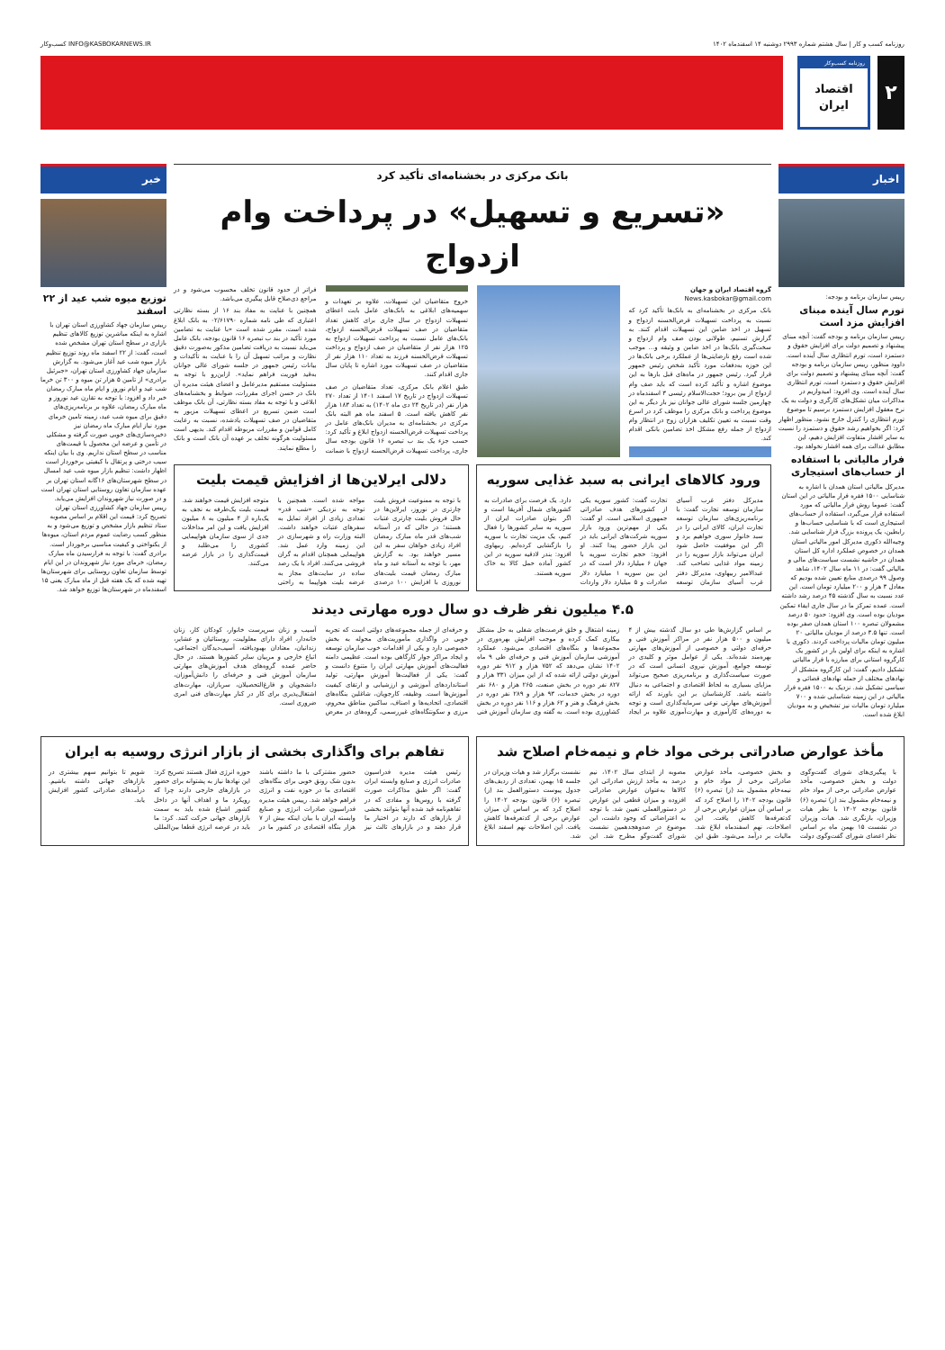روزنامه کسب و کار | سال هشتم شماره ۲۹۹۳ دوشنبه ۱۴ اسفندماه ۱۴۰۲ INFO@KASBOKARNEWS.IR کسب‌و‌کار
۲
روزنامه کسب‌وکار
اقتصاد
ایران
اخبار
رییس سازمان برنامه و بودجه:
تورم سال آینده مبنای افزایش مزد است
رییس سازمان برنامه و بودجه گفت: آنچه مبنای پیشنهاد و تصمیم دولت برای افزایش حقوق و دستمزد است، تورم انتظاری سال آینده است. داوود منظور، رییس سازمان برنامه و بودجه گفت: آنچه مبنای پیشنهاد و تصمیم دولت برای افزایش حقوق و دستمزد است، تورم انتظاری سال آینده است. وی افزود: امیدواریم در مذاکرات میان تشکل‌های کارگری و دولت به یک نرخ معقول افزایش دستمزد برسیم تا موضوع تورم انتظاری را کنترل خارج نشود. منظور اظهار کرد: اگر بخواهیم رشد حقوق و دستمزد را نسبت به سایر اقشار متفاوت افزایش دهیم، این مطابق عدالت برای همه اقشار نخواهد بود.
فرار مالیاتی با استفاده از حساب‌های استیجاری
مدیرکل مالیاتی استان همدان با اشاره به شناسایی ۱۵۰۰ فقره فرار مالیاتی در این استان گفت: عموما روش فرار مالیاتی که مورد استفاده قرار می‌گیرد، استفاده از حساب‌های استیجاری است که با شناسایی حساب‌ها و رابطین، یک پرونده بزرگ فرار شناسایی شد. وجیه‌الله ذکوری مدیرکل امور مالیاتی استان همدان در خصوص عملکرد اداره کل استان همدان در حاشیه نشست سیاست‌های مالی و مالیاتی گفت: در ۱۱ ماه سال ۱۴۰۲، شاهد وصول ۹۹ درصدی منابع تعیین شده بودیم که معادل ۳ هزار و ۲۰۰ میلیارد تومان است. این عدد نسبت به سال گذشته ۴۵ درصد رشد داشته است. عمده تمرکز ما در سال جاری ایفاء تمکین مودیان بوده است. وی افزود: حدود ۵۰ درصد مشمولان تبصره ۱۰۰ استان همدان صفر بوده است. تنها ۳.۵ درصد از مودیان مالیاتی ۲۰ میلیون تومان مالیات پرداخت کردند. ذکوری با اشاره به اینکه برای اولین بار در کشور یک کارگروه استانی برای مبارزه با فرار مالیاتی تشکیل دادیم، گفت: این کارگروه متشکل از نهادهای مختلف از جمله نهادهای قضائی و سیاسی تشکیل شد. نزدیک به ۱۵۰۰ فقره فرار مالیاتی در این زمینه شناسایی شده و ۷۰۰ میلیارد تومان مالیات نیز تشخیص و به مودیان ابلاغ شده است.
بانک مرکزی در بخشنامه‌ای تأکید کرد
«تسریع و تسهیل» در پرداخت وام ازدواج
گروه اقتصاد ایران و جهان
News.kasbokar@gmail.com
بانک مرکزی در بخشنامه‌ای به بانک‌ها تأکید کرد که نسبت به پرداخت تسهیلات قرض‌الحسنه ازدواج و تسهیل در اخذ ضامن این تسهیلات اقدام کنند. به گزارش تسنیم، طولانی بودن صف وام ازدواج و سخت‌گیری بانک‌ها در اخذ ضامن و وثیقه و... موجب شده است رفع نارضایتی‌ها از عملکرد برخی بانک‌ها در این حوزه به‌دفعات مورد تأکید شخص رئیس جمهور قرار گیرد. رئیس جمهور در ماه‌های قبل بارها به این موضوع اشاره و تأکید کرده است که باید صف وام ازدواج از بین برود؛ حجت‌الاسلام رئیسی ۳ اسفندماه در چهارمین جلسه شورای عالی جوانان نیز بار دیگر به این موضوع پرداخت و بانک مرکزی را موظف کرد در اسرع وقت نسبت به تعیین تکلیف هزاران زوج در انتظار وام ازدواج از جمله رفع مشکل اخذ تضامین بانکی اقدام کند.
خروج متقاضیان این تسهیلات، علاوه بر تعهدات و سهمیه‌های ابلاغی به بانک‌های عامل بابت اعطای تسهیلات ازدواج در سال جاری برای کاهش تعداد متقاضیان در صف تسهیلات قرض‌الحسنه ازدواج، بانک‌های عامل نسبت به پرداخت تسهیلات ازدواج به ۱۲۵ هزار نفر از متقاضیان در صف ازدواج و پرداخت تسهیلات قرض‌الحسنه فرزند به تعداد ۱۱۰ هزار نفر از متقاضیان در صف تسهیلات مورد اشاره تا پایان سال جاری اقدام کنند.
طبق اعلام بانک مرکزی، تعداد متقاضیان در صف تسهیلات ازدواج در تاریخ ۱۷ اسفند ۱۴۰۱ از تعداد ۲۷۰ هزار نفر (در تاریخ ۲۴ دی ماه ۱۴۰۲) به تعداد ۱۸۳ هزار نفر کاهش یافته است. ۵ اسفند ماه هم البته بانک مرکزی در بخشنامه‌ای به مدیران بانک‌های عامل در پرداخت تسهیلات قرض‌الحسنه ازدواج ابلاغ و تأکید کرد: حسب جزء یک بند ب تبصره ۱۶ قانون بودجه سال جاری، پرداخت تسهیلات قرض‌الحسنه ازدواج با ضمانت فراتر از حدود قانون تخلف محسوب می‌شود و در مراجع ذی‌صلاح قابل پیگیری می‌باشد.
همچنین با عنایت به مفاد بند ۱۶ از بسته نظارتی اعتباری که طی نامه شماره ۰۲/۶۱۷۹۰ به بانک ابلاغ شده است، مقرر شده است «با عنایت به تضامین مورد تأکید در بند ب تبصره ۱۶ قانون بودجه، بانک عامل می‌باید نسبت به دریافت تضامین مذکور به‌صورت دقیق نظارت و مراتب تسهیل آن را با عنایت به تأکیدات و بیانات رئیس جمهور در جلسه شورای عالی جوانان به‌قید فوریت فراهم نماید». ازاین‌رو با توجه به مسئولیت مستقیم مدیرعامل و اعضای هیئت مدیره آن بانک در حسن اجرای مقررات، ضوابط و بخشنامه‌های ابلاغی و با توجه به مفاد بسته نظارتی، آن بانک موظف است ضمن تسریع در اعطای تسهیلات مزبور به متقاضیان در صف تسهیلات یادشده، نسبت به رعایت کامل قوانین و مقررات مربوطه اقدام کند. بدیهی است مسئولیت هرگونه تخلف بر عهده آن بانک است و بانک را مطلع نمایند.
ورود کالاهای ایرانی به سبد غذایی سوریه
مدیرکل دفتر غرب آسیای سازمان توسعه تجارت گفت: با برنامه‌ریزی‌های سازمان توسعه تجارت ایران، کالای ایرانی را در سبد خانوار سوری خواهیم برد و اگر این موفقیت حاصل شود ایران می‌تواند بازار سوریه را در زمینه مواد غذایی تصاحب کند. عبدالامیر ربیهاوی، مدیرکل دفتر غرب آسیای سازمان توسعه تجارت گفت: کشور سوریه یکی از کشورهای هدف صادراتی جمهوری اسلامی است. او گفت: یکی از مهم‌ترین ورود بازار سوریه شرکت‌های ایرانی باید در این بازار حضور پیدا کنند. او افزود: حجم تجارت سوریه با جهان ۶ میلیارد دلار است که در این بین سوریه ۱ میلیارد دلار صادرات و ۵ میلیارد دلار واردات دارد. یک فرصت برای صادرات به کشورهای شمال آفریقا است و اگر بتوان صادرات ایران از سوریه به سایر کشورها را فعال کنیم، یک مزیت تجارت با سوریه را بازگشایی کرده‌ایم. ربیهاوی افزود: بندر لاذقیه سوریه در این کشور آماده حمل کالا به خاک سوریه هستند.
دلالی ایرلاین‌ها از افزایش قیمت بلیت
با توجه به ممنوعیت فروش بلیت چارتری در نوروز، ایرلاین‌ها در حال فروش بلیت چارتری عتبات هستند؛ در حالی که در آستانه شب‌های قدر ماه مبارک رمضان افراد زیادی خواهان سفر به این مسیر خواهند بود. به گزارش مهر، با توجه به آستانه عید و ماه مبارک رمضان قیمت بلیت‌های نوروزی با افزایش ۱۰۰ درصدی مواجه شده است. همچنین با توجه به نزدیکی «شب قدر» تعدادی زیادی از افراد تمایل به سفرهای عتبات خواهند داشت. البته وزارت راه و شهرسازی در این زمینه وارد عمل شد. هواپیمایی همچنان اقدام به گران فروشی می‌کنند. افراد با یک رصد ساده در سایت‌های مجاز به عرضه بلیت هواپیما به راحتی متوجه افزایش قیمت خواهند شد. قیمت بلیت یک‌طرفه به نجف به یک‌باره از ۴ میلیون به ۸ میلیون افزایش یافت و این امر مداخلات جدی از سوی سازمان هواپیمایی کشوری را می‌طلبد و قیمت‌گذاری را در بازار عرضه می‌کنند.
۴.۵ میلیون نفر ظرف دو سال دوره مهارتی دیدند
بر اساس گزارش‌ها طی دو سال گذشته بیش از ۴ میلیون و ۵۰۰ هزار نفر در مراکز آموزش فنی و حرفه‌ای دولتی و خصوصی از آموزش‌های مهارتی بهره‌مند شده‌اند. یکی از عوامل موثر و کلیدی در توسعه جوامع، آموزش نیروی انسانی است که در صورت سیاست‌گذاری و برنامه‌ریزی صحیح می‌تواند مزایای بسیاری به لحاظ اقتصادی و اجتماعی به دنبال داشته باشد. کارشناسان بر این باورند که ارائه آموزش‌های مهارتی نوعی سرمایه‌گذاری است و توجه به دوره‌های کارآموزی و مهارت‌آموزی علاوه بر ایجاد زمینه اشتغال و خلق فرصت‌های شغلی به حل مشکل بیکاری کمک کرده و موجب افزایش بهره‌وری در مجموعه‌ها و بنگاه‌های اقتصادی می‌شود. عملکرد آموزشی سازمان آموزش فنی و حرفه‌ای طی ۹ ماه ۱۴۰۲ نشان می‌دهد که ۷۵۲ هزار و ۹۱۲ نفر دوره آموزش دولتی ارائه شده که از این میزان ۳۳۱ هزار و ۸۲۷ نفر دوره در بخش صنعت، ۲۶۵ هزار و ۶۸۰ نفر دوره در بخش خدمات، ۹۳ هزار و ۲۸۹ نفر دوره در بخش فرهنگ و هنر و ۶۲ هزار و ۱۱۶ نفر دوره در بخش کشاورزی بوده است. به گفته وی سازمان آموزش فنی و حرفه‌ای از جمله مجموعه‌های دولتی است که تجربه خوبی در واگذاری مأموریت‌های محوله به بخش خصوصی دارد و یکی از اقدامات خوب سازمان توسعه و ایجاد مراکز جوار کارگاهی بوده است. عظیمی دامنه فعالیت‌های آموزش مهارتی ایران را متنوع دانست و گفت: یکی از فعالیت‌ها آموزش مهارتی، تولید استانداردهای آموزشی و ارزشیابی و ارتقای کیفیت آموزش‌ها است. وظیفه، کارجویان، شاغلین بنگاه‌های اقتصادی، اتحادیه‌ها و اصناف، ساکنین مناطق محروم، مرزی و سکونتگاه‌های غیررسمی، گروه‌های در معرض آسیب و زنان سرپرست خانوار، کودکان کار، زنان خانه‌دار، افراد دارای معلولیت، روستائیان و عشایر، زندانیان، معتادان بهبودیافته، آسیب‌دیدگان اجتماعی، اتباع خارجی و مربیان سایر کشورها هستند. در حال حاضر عمده گروه‌های هدف آموزش‌های مهارتی سازمان آموزش فنی و حرفه‌ای را دانش‌آموزان، دانشجویان و فارغ‌التحصیلان، سربازان، مهارت‌های اشتغال‌پذیری برای کار در کنار مهارت‌های فنی امری ضروری است.
خبر
توزیع میوه شب عید از ۲۲ اسفند
رییس سازمان جهاد کشاورزی استان تهران با اشاره به اینکه مباشرین توزیع کالاهای تنظیم بازاری در سطح استان تهران مشخص شده است، گفت: از ۲۲ اسفند ماه روند توزیع تنظیم بازار میوه شب عید آغاز می‌شود. به گزارش سازمان جهاد کشاورزی استان تهران، «جبرئیل برادری» از تامین ۵ هزار تن میوه و ۳۰۰ تن خرما شب عید و ایام نوروز و ایام ماه مبارک رمضان خبر داد و افزود: با توجه به تقارن عید نوروز و ماه مبارک رمضان، علاوه بر برنامه‌ریزی‌های دقیق برای میوه شب عید، زمینه تامین خرمای مورد نیاز ایام مبارک ماه رمضان نیز ذخیره‌سازی‌های خوبی صورت گرفته و مشکلی در تأمین و عرضه این محصول با قیمت‌های مناسب در سطح استان نداریم. وی با بیان اینکه سیب درختی و پرتقال با کیفیتی برخوردار است اظهار داشت: تنظیم بازار میوه شب عید امسال در سطح شهرستان‌های ۱۶گانه استان تهران بر عهده سازمان تعاون روستایی استان تهران است و در صورت نیاز شهروندان افزایش می‌یابد. رییس سازمان جهاد کشاورزی استان تهران تصریح کرد: قیمت این اقلام بر اساس مصوبه ستاد تنظیم بازار مشخص و توزیع می‌شود و به منظور کسب رضایت عموم مردم استان، میوه‌ها از یکنواختی و کیفیت مناسبی برخوردار است. برادری گفت: با توجه به فرارسیدن ماه مبارک رمضان، خرمای مورد نیاز شهروندان در این ایام توسط سازمان تعاون روستایی برای شهرستان‌ها تهیه شده که یک هفته قبل از ماه مبارک یعنی ۱۵ اسفندماه در شهرستان‌ها توزیع خواهد شد.
مأخذ عوارض صادراتی برخی مواد خام و نیمه‌خام اصلاح شد
با پیگیری‌های شورای گفت‌وگوی دولت و بخش خصوصی، مأخذ عوارض صادراتی برخی از مواد خام و نیمه‌خام مشمول بند (ز) تبصره (۶) قانون بودجه ۱۴۰۲ با نظر هیات وزیران، بازنگری شد. هیات وزیران در نشست ۱۵ بهمن ماه بر اساس نظر اعضای شورای گفت‌وگوی دولت و بخش خصوصی، مأخذ عوارض صادراتی برخی از مواد خام و نیمه‌خام مشمول بند (ز) تبصره (۶) قانون بودجه ۱۴۰۲ را اصلاح کرد که بر اساس آن میزان عوارض برخی از کدتعرفه‌ها کاهش یافت. این اصلاحات، نهم اسفندماه ابلاغ شد. مالیات بر درآمد می‌شود. طبق این مصوبه از ابتدای سال ۱۴۰۲، نیم درصد به مأخذ ارزش صادراتی این کالاها به‌عنوان عوارض صادراتی افزوده و میزان قطعی این عوارض در دستورالعملی تعیین شد. با توجه به اعتراضاتی که وجود داشت، این موضوع در صدوهجدهمین نشست شورای گفت‌وگو مطرح شد. این نشست برگزار شد و هیات وزیران در جلسه ۱۵ بهمن، تعدادی از ردیف‌های جدول پیوست دستورالعمل بند (ز) تبصره (۶) قانون بودجه ۱۴۰۲ را اصلاح کرد که بر اساس آن میزان عوارض برخی از کدتعرفه‌ها کاهش یافت. این اصلاحات نهم اسفند ابلاغ شد.
تفاهم برای واگذاری بخشی از بازار انرژی روسیه به ایران
رئیس هیئت مدیره فدراسیون صادرات انرژی و صنایع وابسته ایران گفت: اگر طبق مذاکرات صورت گرفته با روس‌ها و مفادی که در تفاهم‌نامه قید شده آنها بتوانند بخشی از بازارهای که دارند در اختیار ما قرار دهند و در بازارهای ثالث نیز حضور مشترکی با ما داشته باشند بدون شک رونق خوبی برای بنگاه‌های اقتصادی ما در حوزه نفت و انرژی فراهم خواهد شد. رییس هیئت مدیره فدراسیون صادرات انرژی و صنایع وابسته ایران با بیان اینکه بیش از ۷ هزار بنگاه اقتصادی در کشور ما در حوزه انرژی فعال هستند تصریح کرد: این نهادها نیاز به پشتوانه برای حضور در بازارهای خارجی دارند چرا که رویکرد ما و اهداف آنها در داخل کشور اشباع شده باید به سمت بازارهای جهانی حرکت کنند. کرد: ما باید در عرصه انرژی قطعا بین‌المللی شویم تا بتوانیم سهم بیشتری در بازارهای جهانی داشته باشیم. درآمدهای صادراتی کشور افزایش یابد.